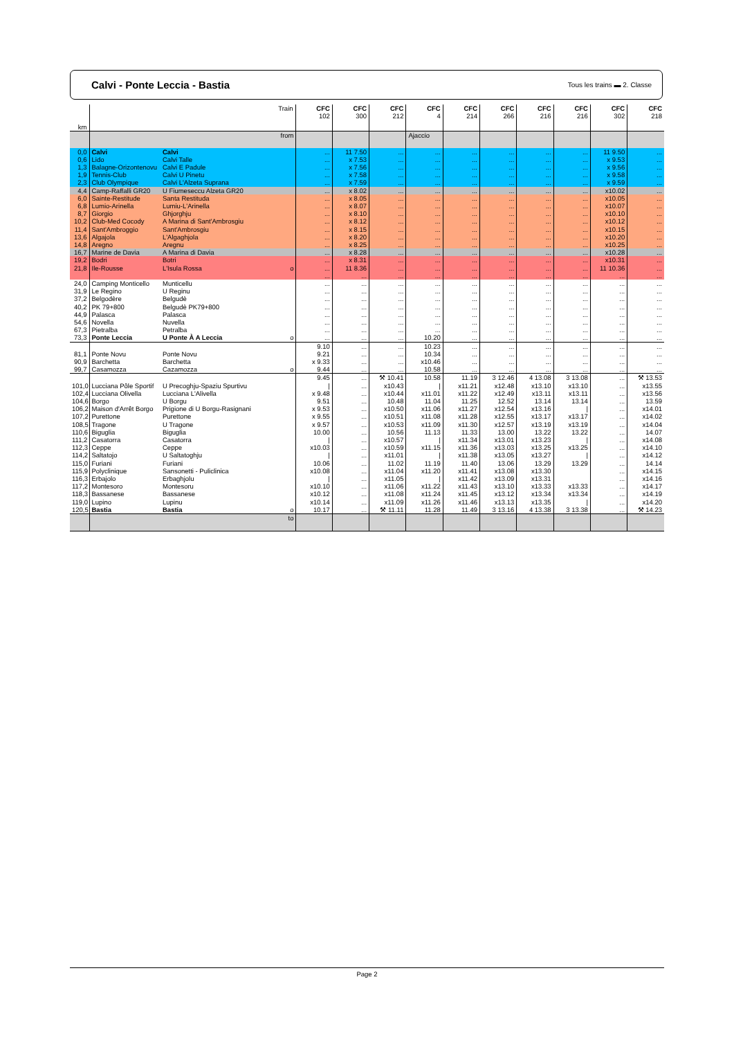Calvi - Ponte Leccia - Bastia
Tous les trains ▬ 2. Classe
| km | Train | | | CFC 102 | CFC 300 | CFC 212 | CFC 4 | CFC 214 | CFC 266 | CFC 216 | CFC 216 | CFC 302 | CFC 218 |
| --- | --- | --- | --- | --- | --- | --- | --- | --- | --- | --- | --- | --- | --- |
| | from | | | | | | Ajaccio | | | | | | |
| 0,0 | Calvi | Calvi | | ... | 11 7.50 | ... | ... | ... | ... | ... | ... | 11 9.50 | ... |
| 0,6 | Lido | Calvi Talle | | ... | x 7.53 | ... | ... | ... | ... | ... | ... | x 9.53 | ... |
| 1,3 | Balagne-Orizontenovu | Calvi E Padule | | ... | x 7.56 | ... | ... | ... | ... | ... | ... | x 9.56 | ... |
| 1,9 | Tennis-Club | Calvi U Pinetu | | ... | x 7.58 | ... | ... | ... | ... | ... | ... | x 9.58 | ... |
| 2,3 | Club Olympique | Calvi L'Alzeta Suprana | | ... | x 7.59 | ... | ... | ... | ... | ... | ... | x 9.59 | ... |
| 4,4 | Camp-Raffalli GR20 | U Fiumeseccu Alzeta GR20 | | ... | x 8.02 | ... | ... | ... | ... | ... | ... | x10.02 | ... |
| 6,0 | Sainte-Restitude | Santa Restituda | | ... | x 8.05 | ... | ... | ... | ... | ... | ... | x10.05 | ... |
| 6,8 | Lumio-Arinella | Lumiu-L'Arinella | | ... | x 8.07 | ... | ... | ... | ... | ... | ... | x10.07 | ... |
| 8,7 | Giorgio | Ghjorghju | | ... | x 8.10 | ... | ... | ... | ... | ... | ... | x10.10 | ... |
| 10,2 | Club-Med Cocody | A Marina di Sant'Ambrosgiu | | ... | x 8.12 | ... | ... | ... | ... | ... | ... | x10.12 | ... |
| 11,4 | Sant'Ambroggio | Sant'Ambrosgiu | | ... | x 8.15 | ... | ... | ... | ... | ... | ... | x10.15 | ... |
| 13,6 | Algajola | L'Algaghjola | | ... | x 8.20 | ... | ... | ... | ... | ... | ... | x10.20 | ... |
| 14,8 | Aregno | Aregnu | | ... | x 8.25 | ... | ... | ... | ... | ... | ... | x10.25 | ... |
| 16,7 | Marine de Davia | A Marina di Davia | | ... | x 8.28 | ... | ... | ... | ... | ... | ... | x10.28 | ... |
| 19,2 | Bodri | Botri | | ... | x 8.31 | ... | ... | ... | ... | ... | ... | x10.31 | ... |
| 21,8 | Ile-Rousse | L'Isula Rossa | o | ... | 11 8.36 | ... | ... | ... | ... | ... | ... | 11 10.36 | ... |
| | | | | ... | ... | ... | ... | ... | ... | ... | ... | ... | ... |
| 24,0 | Camping Monticello | Munticellu | | ... | ... | ... | ... | ... | ... | ... | ... | ... | ... |
| 31,9 | Le Regino | U Reginu | | ... | ... | ... | ... | ... | ... | ... | ... | ... | ... |
| 37,2 | Belgodère | Belgudè | | ... | ... | ... | ... | ... | ... | ... | ... | ... | ... |
| 40,2 | PK 79+800 | Belgudè PK79+800 | | ... | ... | ... | ... | ... | ... | ... | ... | ... | ... |
| 44,9 | Palasca | Palasca | | ... | ... | ... | ... | ... | ... | ... | ... | ... | ... |
| 54,6 | Novella | Nuvella | | ... | ... | ... | ... | ... | ... | ... | ... | ... | ... |
| 67,3 | Pietralba | Petralba | | ... | ... | ... | ... | ... | ... | ... | ... | ... | ... |
| 73,3 | Ponte Leccia | U Ponte À A Leccia | o | ... | ... | ... | 10.20 | ... | ... | ... | ... | ... | ... |
| | | | | 9.10 | ... | ... | 10.23 | ... | ... | ... | ... | ... | ... |
| 81,1 | Ponte Novu | Ponte Novu | | 9.21 | ... | ... | 10.34 | ... | ... | ... | ... | ... | ... |
| 90,9 | Barchetta | Barchetta | | x 9.33 | ... | ... | x10.46 | ... | ... | ... | ... | ... | ... |
| 99,7 | Casamozza | Cazamozza | o | 9.44 | ... | ... | 10.58 | ... | ... | ... | ... | ... | ... |
| | | | | 9.45 | ... | ⚒ 10.41 | 10.58 | 11.19 | 3 12.46 | 4 13.08 | 3 13.08 | ... | ⚒ 13.53 |
| 101,0 | Lucciana Pôle Sportif | U Precoghju-Spaziu Spurtivu | | / | ... | x10.43 | / | x11.21 | x12.48 | x13.10 | x13.10 | ... | x13.55 |
| 102,4 | Lucciana Olivella | Lucciana L'Alivella | | x 9.48 | ... | x10.44 | x11.01 | x11.22 | x12.49 | x13.11 | x13.11 | ... | x13.56 |
| 104,6 | Borgo | U Borgu | | 9.51 | ... | 10.48 | 11.04 | 11.25 | 12.52 | 13.14 | 13.14 | ... | 13.59 |
| 106,2 | Maison d'Arrêt Borgo | Prigione di U Borgu-Rasignani | | x 9.53 | ... | x10.50 | x11.06 | x11.27 | x12.54 | x13.16 | / | ... | x14.01 |
| 107,2 | Purettone | Purettone | | x 9.55 | ... | x10.51 | x11.08 | x11.28 | x12.55 | x13.17 | x13.17 | ... | x14.02 |
| 108,5 | Tragone | U Tragone | | x 9.57 | ... | x10.53 | x11.09 | x11.30 | x12.57 | x13.19 | x13.19 | ... | x14.04 |
| 110,6 | Biguglia | Biguglia | | 10.00 | ... | 10.56 | 11.13 | 11.33 | 13.00 | 13.22 | 13.22 | ... | 14.07 |
| 111,2 | Casatorra | Casatorra | | / | ... | x10.57 | / | x11.34 | x13.01 | x13.23 | / | ... | x14.08 |
| 112,3 | Ceppe | Ceppe | | x10.03 | ... | x10.59 | x11.15 | x11.36 | x13.03 | x13.25 | x13.25 | ... | x14.10 |
| 114,2 | Saltatojo | U Saltatoghju | | / | ... | x11.01 | / | x11.38 | x13.05 | x13.27 | / | ... | x14.12 |
| 115,0 | Furiani | Furiani | | 10.06 | ... | 11.02 | 11.19 | 11.40 | 13.06 | 13.29 | 13.29 | ... | 14.14 |
| 115,9 | Polyclinique | Sansonetti - Puliclinica | | x10.08 | ... | x11.04 | x11.20 | x11.41 | x13.08 | x13.30 | | ... | x14.15 |
| 116,3 | Erbajolo | Erbaghjolu | | / | ... | x11.05 | / | x11.42 | x13.09 | x13.31 | | ... | x14.16 |
| 117,2 | Montesoro | Montesoru | | x10.10 | ... | x11.06 | x11.22 | x11.43 | x13.10 | x13.33 | x13.33 | ... | x14.17 |
| 118,3 | Bassanese | Bassanese | | x10.12 | ... | x11.08 | x11.24 | x11.45 | x13.12 | x13.34 | x13.34 | ... | x14.19 |
| 119,0 | Lupino | Lupinu | | x10.14 | ... | x11.09 | x11.26 | x11.46 | x13.13 | x13.35 | / | ... | x14.20 |
| 120,5 | Bastia | Bastia | o | 10.17 | ... | ⚒ 11.11 | 11.28 | 11.49 | 3 13.16 | 4 13.38 | 3 13.38 | ... | ⚒ 14.23 |
| | to | | | | | | | | | | | | |
Page 2